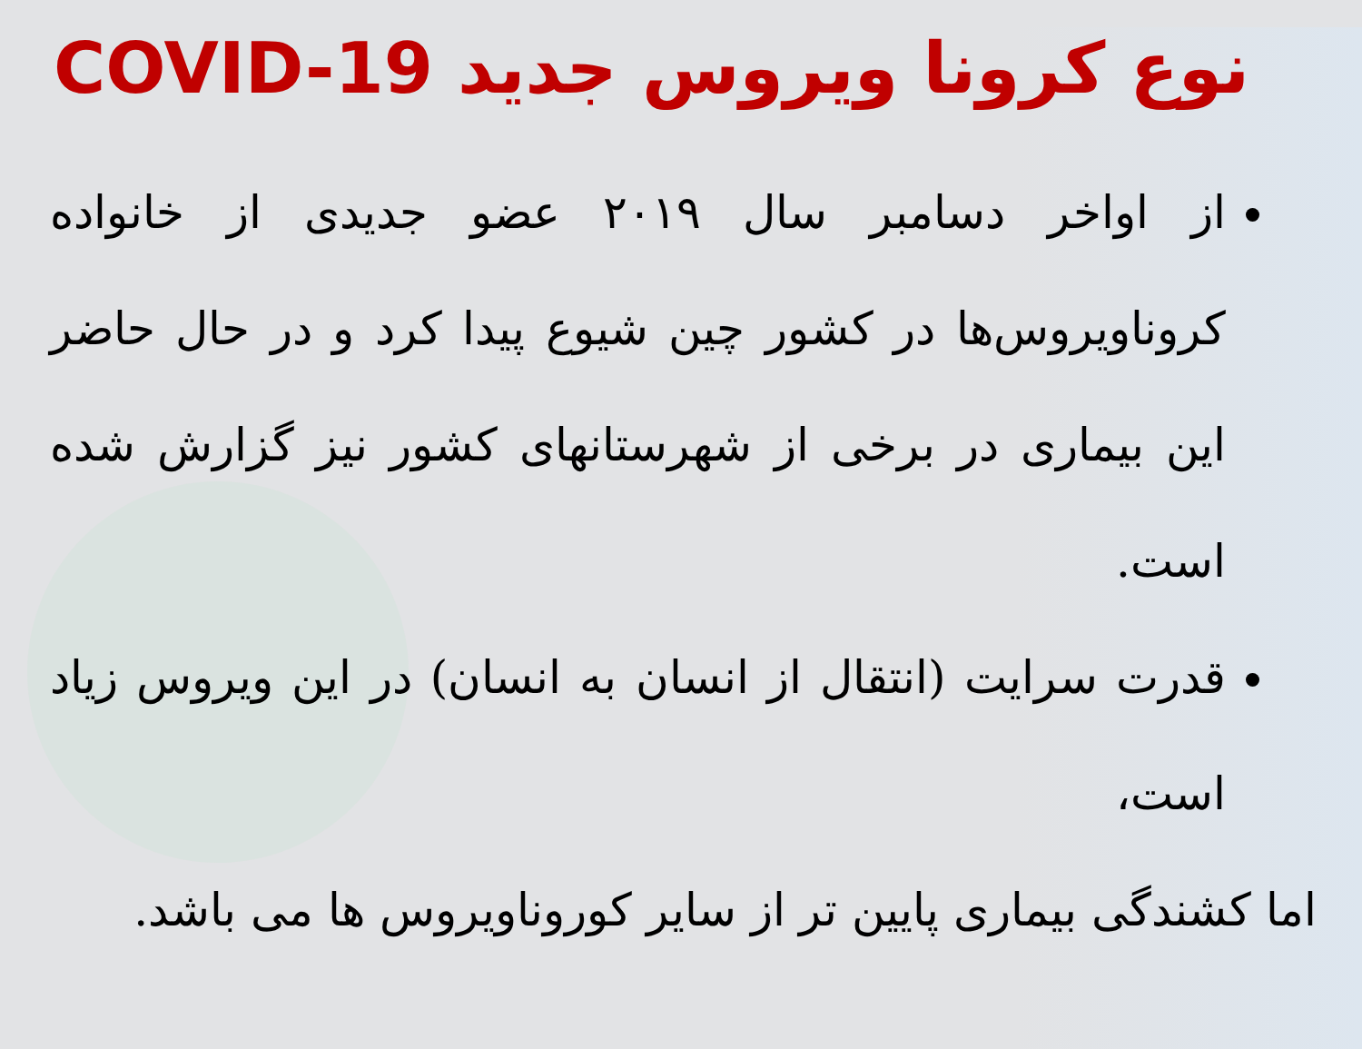نوع کرونا ویروس جدید COVID-19
از اواخر دسامبر سال ۲۰۱۹ عضو جدیدی از خانواده کروناویروس‌ها در کشور چین شیوع پیدا کرد و در حال حاضر این بیماری در برخی از شهرستانهای کشور نیز گزارش شده است.
قدرت سرایت (انتقال از انسان به انسان) در این ویروس زیاد است،
اما کشندگی بیماری پایین تر از سایر کوروناویروس ها می باشد.